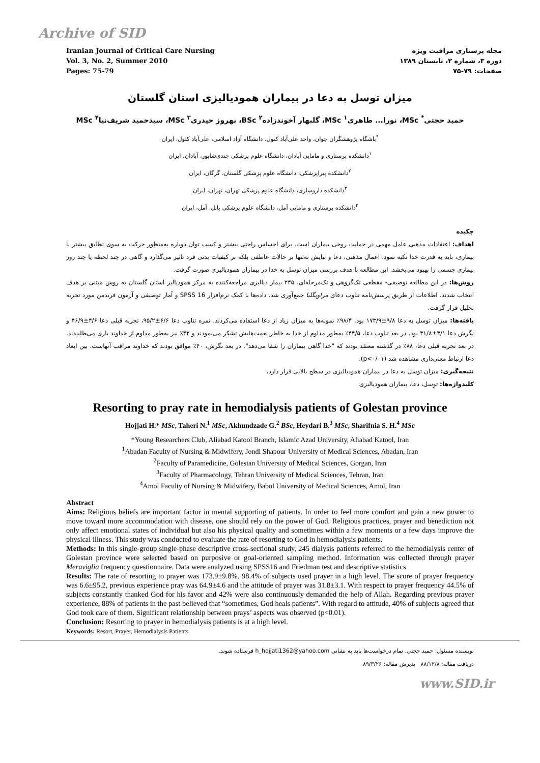Archive of SID
Iranian Journal of Critical Care Nursing
Vol. 3, No. 2, Summer 2010
Pages: 75-79
مجله پرستاری مراقبت ویژه
دوره ۳، شماره ۲، تابستان ۱۳۸۹
صفحات: ۷۹-۷۵
میزان توسل به دعا در بیماران همودیالیزی استان گلستان
حمید حجتی<sup>*</sup> MSc، نورا... طاهری<sup>۱</sup> MSc، گلبهار آخوندزاده<sup>۲</sup> BSc، بهروز حیدری<sup>۳</sup> MSc، سیدحمید شریف‌نیا<sup>۴</sup> MSc
<sup>*</sup> باشگاه پژوهشگران جوان، واحد علی‌آباد کتول، دانشگاه آزاد اسلامی، علی‌آباد کتول، ایران
<sup>۱</sup> دانشکده پرستاری و مامایی آبادان، دانشگاه علوم پزشکی جندی‌شاپور، آبادان، ایران
<sup>۲</sup> دانشکده پیراپزشکی، دانشگاه علوم پزشکی گلستان، گرگان، ایران
<sup>۳</sup> دانشکده داروسازی، دانشگاه علوم پزشکی تهران، تهران، ایران
<sup>۴</sup> دانشکده پرستاری و مامایی آمل، دانشگاه علوم پزشکی بابل، آمل، ایران
چکیده
اهداف: اعتقادات مذهبی عامل مهمی در حمایت روحی بیماران است. برای احساس راحتی بیشتر و کسب توان دوباره به‌منظور حرکت به سوی تطابق بیشتر با بیماری، باید به قدرت خدا تکیه نمود. اعمال مذهبی، دعا و نیایش نه‌تنها بر حالات عاطفی بلکه بر کیفیات بدنی فرد تاثیر می‌گذارد و گاهی در چند لحظه یا چند روز بیماری جسمی را بهبود می‌بخشد. این مطالعه با هدف بررسی میزان توسل به خدا در بیماران همودیالیزی صورت گرفت.
روش‌ها: در این مطالعه توصیفی- مقطعی تک‌گروهی و تک‌مرحله‌ای، ۲۴۵ بیمار دیالیزی مراجعه‌کننده به مرکز همودیالیز استان گلستان به روش مبتنی بر هدف انتخاب شدند. اطلاعات از طریق پرسش‌نامه تناوب دعای مراویگلیا جمع‌آوری شد. داده‌ها با کمک نرم‌افزار SPSS 16 و آمار توصیفی و آزمون فریدمن مورد تجزیه تحلیل قرار گرفت.
یافته‌ها: میزان توسل به دعا ۹/۸±۱۷۳/۹ بود. ۹۸/۴٪ نمونه‌ها به میزان زیاد از دعا استفاده می‌کردند. نمره تناوب دعا ۶/۶±۹۵/۲، تجربه قبلی دعا ۴/۶±۴۶/۹ و نگرش دعا ۳/۱±۳۱/۸ بود. در بعد تناوب دعا، ۴۴/۵٪ به‌طور مداوم از خدا به خاطر نعمت‌هایش تشکر می‌نمودند و ۴۲٪ نیز به‌طور مداوم از خداوند یاری می‌طلبیدند. در بعد تجربه قبلی دعا، ۸۸٪ در گذشته معتقد بودند که "خدا گاهی بیماران را شفا می‌دهد". در بعد نگرش، ۴۰٪ موافق بودند که خداوند مراقب آنهاست. بین ابعاد دعا ارتباط معنی‌داری مشاهده شد (p<۰/۰۱).
نتیجه‌گیری: میزان توسل به دعا در بیماران همودیالیزی در سطح بالایی قرار دارد.
کلیدواژه‌ها: توسل، دعا، بیماران همودیالیزی
Resorting to pray rate in hemodialysis patients of Golestan province
Hojjati H.* MSc, Taheri N.<sup>1</sup> MSc, Akhundzade G.<sup>2</sup> BSc, Heydari B.<sup>3</sup> MSc, Sharifnia S. H.<sup>4</sup> MSc
*Young Researchers Club, Aliabad Katool Branch, Islamic Azad University, Aliabad Katool, Iran
<sup>1</sup> Abadan Faculty of Nursing & Midwifery, Jondi Shapour University of Medical Sciences, Abadan, Iran
<sup>2</sup> Faculty of Paramedicine, Golestan University of Medical Sciences, Gorgan, Iran
<sup>3</sup> Faculty of Pharmacology, Tehran University of Medical Sciences, Tehran, Iran
<sup>4</sup> Amol Faculty of Nursing & Midwifery, Babol University of Medical Sciences, Amol, Iran
Abstract
Aims: Religious beliefs are important factor in mental supporting of patients. In order to feel more comfort and gain a new power to move toward more accommodation with disease, one should rely on the power of God. Religious practices, prayer and benediction not only affect emotional states of individual but also his physical quality and sometimes within a few moments or a few days improve the physical illness. This study was conducted to evaluate the rate of resorting to God in hemodialysis patients.
Methods: In this single-group single-phase descriptive cross-sectional study, 245 dialysis patients referred to the hemodialysis center of Golestan province were selected based on purposive or goal-oriented sampling method. Information was collected through prayer Meraviglia frequency questionnaire. Data were analyzed using SPSS16 and Friedman test and descriptive statistics
Results: The rate of resorting to prayer was 173.9±9.8%. 98.4% of subjects used prayer in a high level. The score of prayer frequency was 6.6±95.2, previous experience pray was 64.9±4.6 and the attitude of prayer was 31.8±3.1. With respect to prayer frequency 44.5% of subjects constantly thanked God for his favor and 42% were also continuously demanded the help of Allah. Regarding previous prayer experience, 88% of patients in the past believed that “sometimes, God heals patients”. With regard to attitude, 40% of subjects agreed that God took care of them. Significant relationship between prays’ aspects was observed (p<0.01).
Conclusion: Resorting to prayer in hemodialysis patients is at a high level.
Keywords: Resort, Prayer, Hemodialysis Patients
نویسنده مسئول: حمید حجتی. تمام درخواست‌ها باید به نشانی h_hojjati1362@yahoo.com فرستاده شوند.
دریافت مقاله: ۸۸/۱۲/۸ پذیرش مقاله: ۸۹/۳/۲۶
www.SID.ir